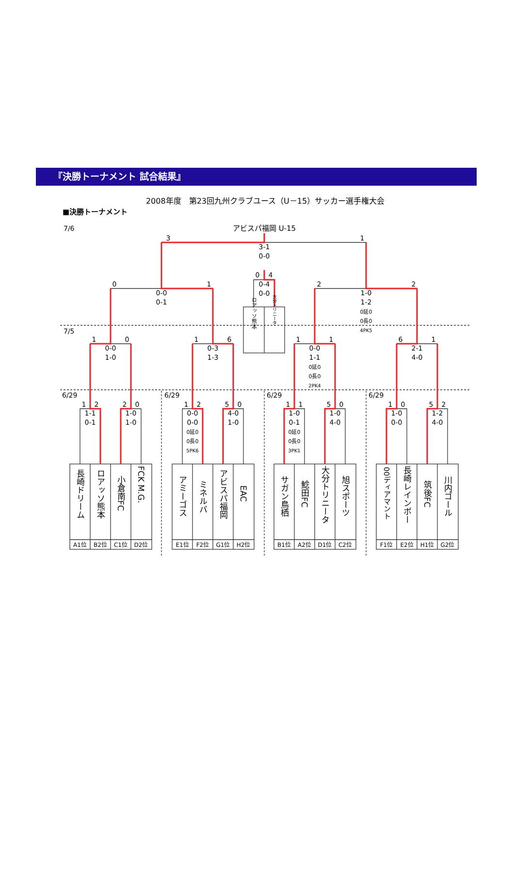『決勝トーナメント 試合結果』
2008年度　第23回九州クラブユース（U－15）サッカー選手権大会
■決勝トーナメント
7/6
7/5
6/29
6/29
6/29
6/29
アビスパ福岡 U-15
3
1
3-1
0-0
0
1
0-0
0-1
2
2
1-0
1-2
0延0
0長0
4PK5
0
4
0-4
0-0
ロアッソ熊本
大分トリニータ
1
0
0-0
1-0
1
6
0-3
1-3
1
1
0-0
1-1
0延0
0長0
2PK4
6
1
2-1
4-0
1
2
1-1
0-1
2
0
1-0
1-0
1
2
0-0
0-0
0延0
0長0
5PK6
5
0
4-0
1-0
1
1
1-0
0-1
0延0
0長0
3PK1
5
0
1-0
4-0
1
0
1-0
0-0
5
2
1-2
4-0
長崎ドリーム
ロアッソ熊本
小倉南FC
FCK M.G.
アミーゴス
ミネルバ
アビスパ福岡
EAC
サガン鳥栖
鯰田FC
大分トリニータ
旭スポーツ
00ディアマント
長崎レインボー
筑後FC
川内ゴール
A1位
B2位
C1位
D2位
E1位
F2位
G1位
H2位
B1位
A2位
D1位
C2位
F1位
E2位
H1位
G2位